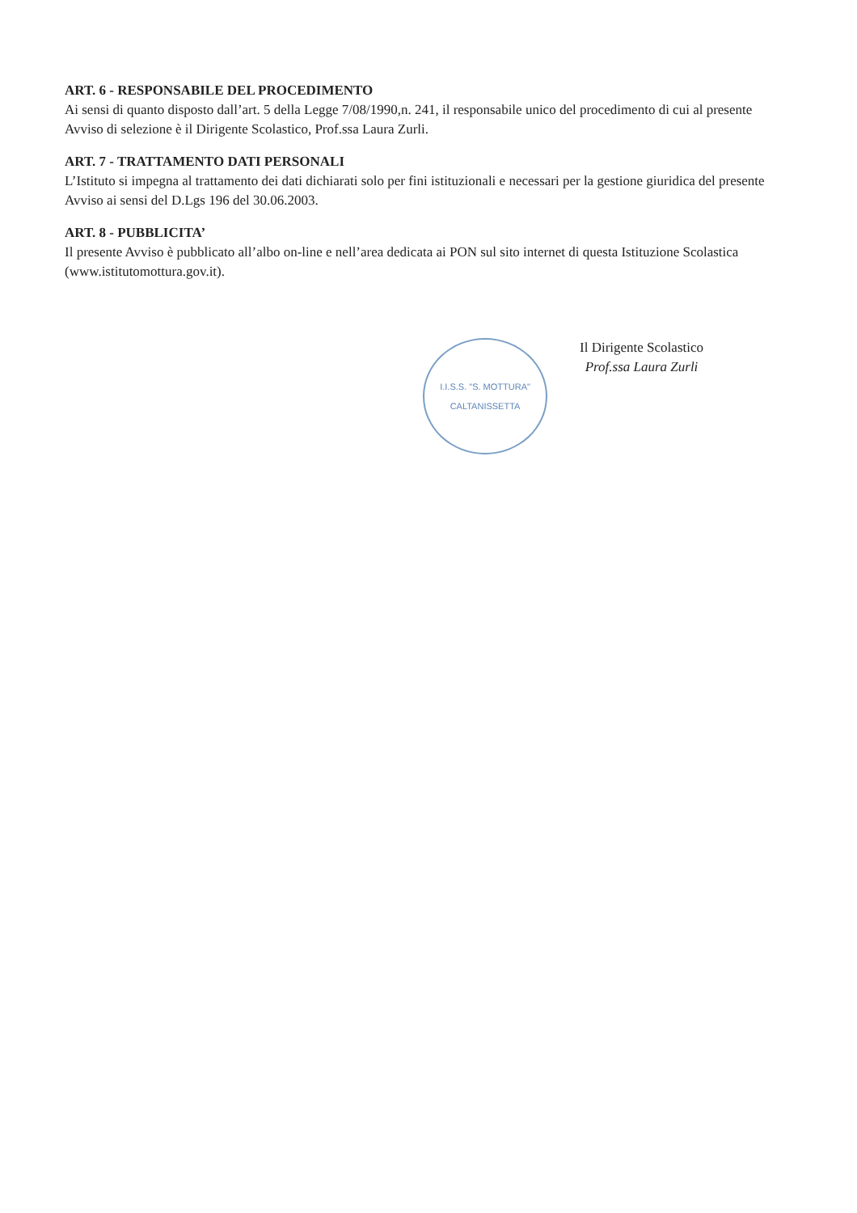ART. 6 - RESPONSABILE DEL PROCEDIMENTO
Ai sensi di quanto disposto dall’art. 5 della Legge 7/08/1990,n. 241, il responsabile unico del procedimento di cui al presente Avviso di selezione è il Dirigente Scolastico, Prof.ssa Laura Zurli.
ART. 7 - TRATTAMENTO DATI PERSONALI
L’Istituto si impegna al trattamento dei dati dichiarati solo per fini istituzionali e necessari per la gestione giuridica del presente Avviso ai sensi del D.Lgs 196 del 30.06.2003.
ART. 8 - PUBBLICITA’
Il presente Avviso è pubblicato all’albo on-line e nell’area dedicata ai PON sul sito internet di questa Istituzione Scolastica (www.istitutomottura.gov.it).
I.I.S.S. "S. MOTTURA"
CALTANISSETTA
Il Dirigente Scolastico
Prof.ssa Laura Zurli